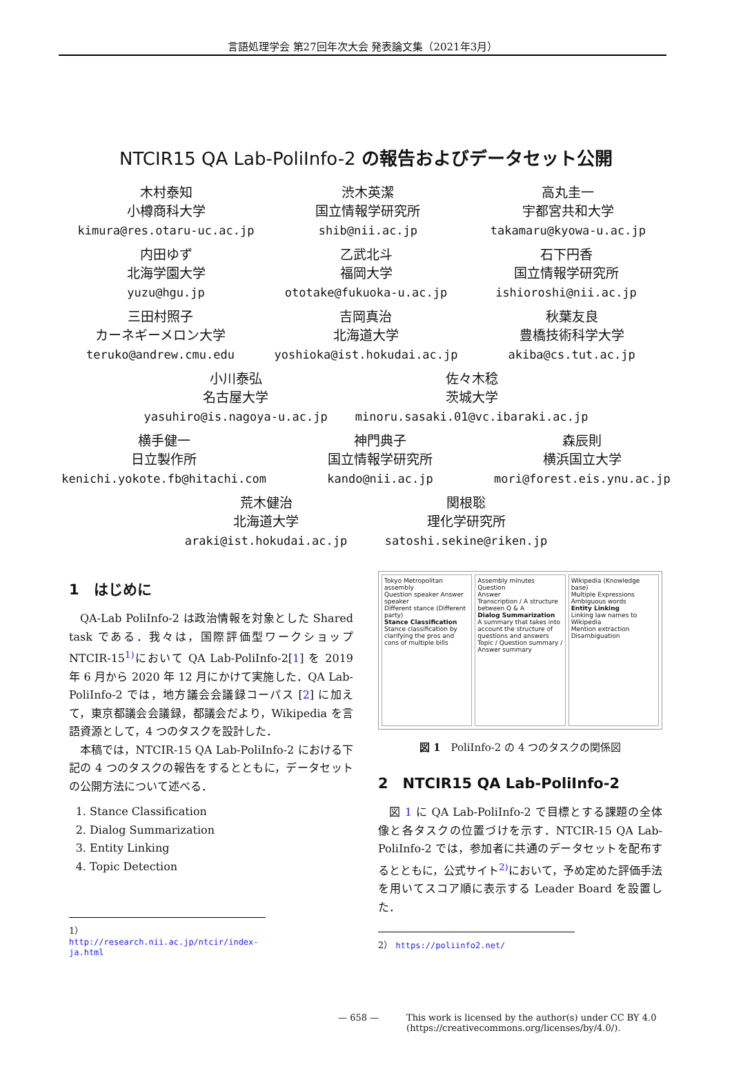言語処理学会 第27回年次大会 発表論文集（2021年3月）
NTCIR15 QA Lab-PoliInfo-2 の報告およびデータセット公開
木村泰知
小樽商科大学
kimura@res.otaru-uc.ac.jp
渋木英潔
国立情報学研究所
shib@nii.ac.jp
高丸圭一
宇都宮共和大学
takamaru@kyowa-u.ac.jp
内田ゆず
北海学園大学
yuzu@hgu.jp
乙武北斗
福岡大学
ototake@fukuoka-u.ac.jp
石下円香
国立情報学研究所
ishioroshi@nii.ac.jp
三田村照子
カーネギーメロン大学
teruko@andrew.cmu.edu
吉岡真治
北海道大学
yoshioka@ist.hokudai.ac.jp
秋葉友良
豊橋技術科学大学
akiba@cs.tut.ac.jp
小川泰弘
名古屋大学
yasuhiro@is.nagoya-u.ac.jp
佐々木稔
茨城大学
minoru.sasaki.01@vc.ibaraki.ac.jp
横手健一
日立製作所
kenichi.yokote.fb@hitachi.com
神門典子
国立情報学研究所
kando@nii.ac.jp
森辰則
横浜国立大学
mori@forest.eis.ynu.ac.jp
荒木健治
北海道大学
araki@ist.hokudai.ac.jp
関根聡
理化学研究所
satoshi.sekine@riken.jp
1　はじめに
QA-Lab PoliInfo-2 は政治情報を対象とした Shared task である．我々は，国際評価型ワークショップ NTCIR-15<sup>1)</sup>において QA Lab-PoliInfo-2[1] を 2019 年 6 月から 2020 年 12 月にかけて実施した．QA Lab-PoliInfo-2 では，地方議会会議録コーパス [2] に加えて，東京都議会会議録，都議会だより，Wikipedia を言語資源として，4 つのタスクを設計した．
本稿では，NTCIR-15 QA Lab-PoliInfo-2 における下記の 4 つのタスクの報告をするとともに，データセットの公開方法について述べる．
1. Stance Classification
2. Dialog Summarization
3. Entity Linking
4. Topic Detection
1） http://research.nii.ac.jp/ntcir/index-ja.html
Tokyo Metropolitan assembly
Question speaker Answer speaker
Different stance (Different party)
Stance Classification
Stance classification by clarifying the pros and cons of multiple bills
Assembly minutes
Question
Answer
Transcription / A structure between Q & A
Dialog Summarization
A summary that takes into account the structure of questions and answers
Topic / Question summary / Answer summary
Wikipedia (Knowledge base)
Multiple Expressions
Ambiguous words
Entity Linking
Linking law names to Wikipedia
Mention extraction
Disambiguation
図 1　PoliInfo-2 の 4 つのタスクの関係図
2　NTCIR15 QA Lab-PoliInfo-2
図 1 に QA Lab-PoliInfo-2 で目標とする課題の全体像と各タスクの位置づけを示す．NTCIR-15 QA Lab-PoliInfo-2 では，参加者に共通のデータセットを配布するとともに，公式サイト<sup>2)</sup>において，予め定めた評価手法を用いてスコア順に表示する Leader Board を設置した．
2） https://poliinfo2.net/
— 658 — This work is licensed by the author(s) under CC BY 4.0
(https://creativecommons.org/licenses/by/4.0/).